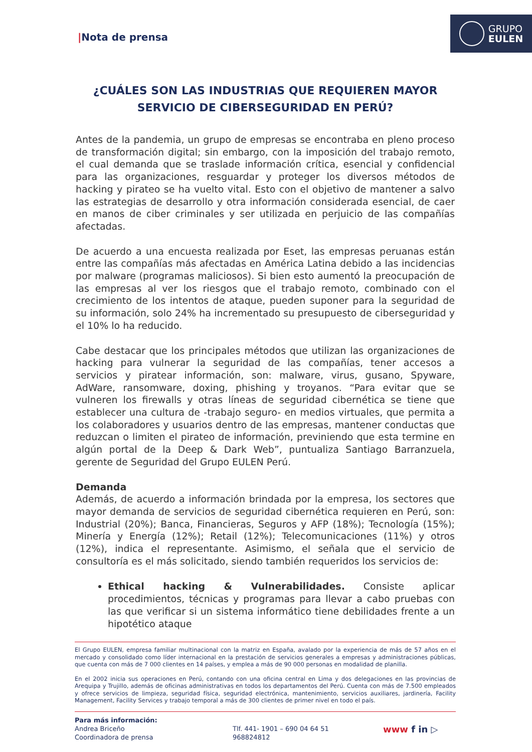GRUPO
EULEN
|Nota de prensa
¿CUÁLES SON LAS INDUSTRIAS QUE REQUIEREN MAYOR SERVICIO DE CIBERSEGURIDAD EN PERÚ?
Antes de la pandemia, un grupo de empresas se encontraba en pleno proceso de transformación digital; sin embargo, con la imposición del trabajo remoto, el cual demanda que se traslade información crítica, esencial y confidencial para las organizaciones, resguardar y proteger los diversos métodos de hacking y pirateo se ha vuelto vital. Esto con el objetivo de mantener a salvo las estrategias de desarrollo y otra información considerada esencial, de caer en manos de ciber criminales y ser utilizada en perjuicio de las compañías afectadas.
De acuerdo a una encuesta realizada por Eset, las empresas peruanas están entre las compañías más afectadas en América Latina debido a las incidencias por malware (programas maliciosos). Si bien esto aumentó la preocupación de las empresas al ver los riesgos que el trabajo remoto, combinado con el crecimiento de los intentos de ataque, pueden suponer para la seguridad de su información, solo 24% ha incrementado su presupuesto de ciberseguridad y el 10% lo ha reducido.
Cabe destacar que los principales métodos que utilizan las organizaciones de hacking para vulnerar la seguridad de las compañías, tener accesos a servicios y piratear información, son: malware, virus, gusano, Spyware, AdWare, ransomware, doxing, phishing y troyanos. “Para evitar que se vulneren los firewalls y otras líneas de seguridad cibernética se tiene que establecer una cultura de -trabajo seguro- en medios virtuales, que permita a los colaboradores y usuarios dentro de las empresas, mantener conductas que reduzcan o limiten el pirateo de información, previniendo que esta termine en algún portal de la Deep & Dark Web”, puntualiza Santiago Barranzuela, gerente de Seguridad del Grupo EULEN Perú.
Demanda
Además, de acuerdo a información brindada por la empresa, los sectores que mayor demanda de servicios de seguridad cibernética requieren en Perú, son: Industrial (20%); Banca, Financieras, Seguros y AFP (18%); Tecnología (15%); Minería y Energía (12%); Retail (12%); Telecomunicaciones (11%) y otros (12%), indica el representante. Asimismo, el señala que el servicio de consultoría es el más solicitado, siendo también requeridos los servicios de:
Ethical hacking & Vulnerabilidades. Consiste aplicar procedimientos, técnicas y programas para llevar a cabo pruebas con las que verificar si un sistema informático tiene debilidades frente a un hipotético ataque
El Grupo EULEN, empresa familiar multinacional con la matriz en España, avalado por la experiencia de más de 57 años en el mercado y consolidado como líder internacional en la prestación de servicios generales a empresas y administraciones públicas, que cuenta con más de 7 000 clientes en 14 países, y emplea a más de 90 000 personas en modalidad de planilla.
En el 2002 inicia sus operaciones en Perú, contando con una oficina central en Lima y dos delegaciones en las provincias de Arequipa y Trujillo, además de oficinas administrativas en todos los departamentos del Perú. Cuenta con más de 7.500 empleados y ofrece servicios de limpieza, seguridad física, seguridad electrónica, mantenimiento, servicios auxiliares, jardinería, Facility Management, Facility Services y trabajo temporal a más de 300 clientes de primer nivel en todo el país.
Para más información:
Andrea Briceño
Coordinadora de prensa
Tlf. 441- 1901 – 690 04 64 51
968824812
www f in ▷